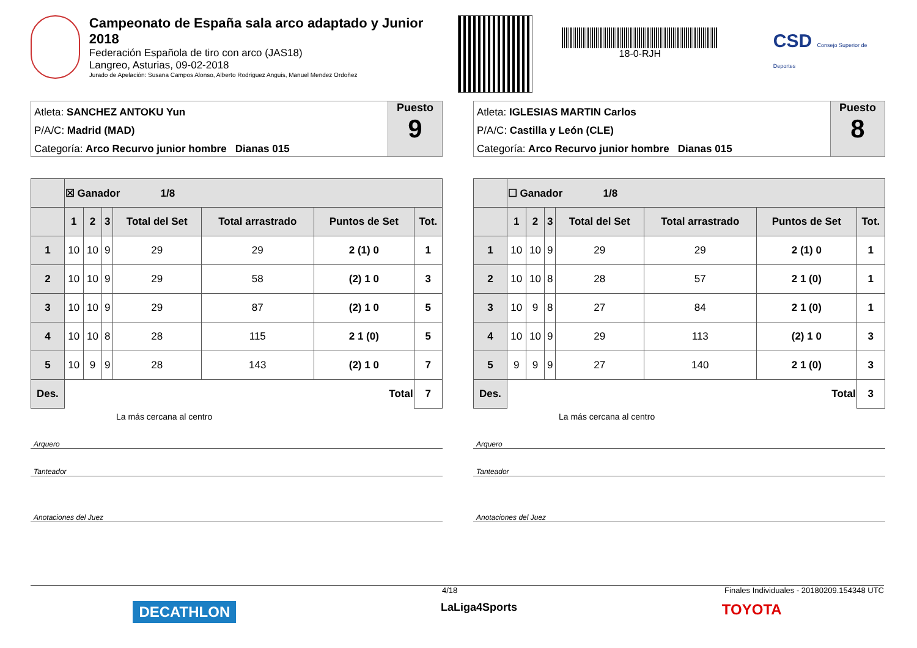Campeonato de España sala arco adaptado y Junior 2018
Federación Española de tiro con arco (JAS18)
Langreo, Asturias, 09-02-2018
Jurado de Apelación: Susana Campos Alonso, Alberto Rodriguez Anguis, Manuel Mendez Ordoñez
18-0-RJH
CSD Consejo Superior de Deportes
Atleta: SANCHEZ ANTOKU Yun
P/A/C: Madrid (MAD)
Categoría: Arco Recurvo junior hombre Dianas 015
Puesto
9
| | ☒ Ganador 1/8 | | | | | | |
| --- | --- | --- | --- | --- | --- | --- | --- |
| | 1 | 2 | 3 | Total del Set | Total arrastrado | Puntos de Set | Tot. |
| 1 | 10 | 10 | 9 | 29 | 29 | 2 (1) 0 | 1 |
| 2 | 10 | 10 | 9 | 29 | 58 | (2) 1 0 | 3 |
| 3 | 10 | 10 | 9 | 29 | 87 | (2) 1 0 | 5 |
| 4 | 10 | 10 | 8 | 28 | 115 | 2 1 (0) | 5 |
| 5 | 10 | 9 | 9 | 28 | 143 | (2) 1 0 | 7 |
| Des. | Total | | | | | | 7 |
La más cercana al centro
Arquero
Tanteador
Anotaciones del Juez
Atleta: IGLESIAS MARTIN Carlos
P/A/C: Castilla y León (CLE)
Categoría: Arco Recurvo junior hombre Dianas 015
Puesto
8
| | ☐ Ganador 1/8 | | | | | | |
| --- | --- | --- | --- | --- | --- | --- | --- |
| | 1 | 2 | 3 | Total del Set | Total arrastrado | Puntos de Set | Tot. |
| 1 | 10 | 10 | 9 | 29 | 29 | 2 (1) 0 | 1 |
| 2 | 10 | 10 | 8 | 28 | 57 | 2 1 (0) | 1 |
| 3 | 10 | 9 | 8 | 27 | 84 | 2 1 (0) | 1 |
| 4 | 10 | 10 | 9 | 29 | 113 | (2) 1 0 | 3 |
| 5 | 9 | 9 | 9 | 27 | 140 | 2 1 (0) | 3 |
| Des. | Total | | | | | | 3 |
La más cercana al centro
Arquero
Tanteador
Anotaciones del Juez
4/18 Finales Individuales - 20180209.154348 UTC
DECATHLON LaLiga4Sports TOYOTA